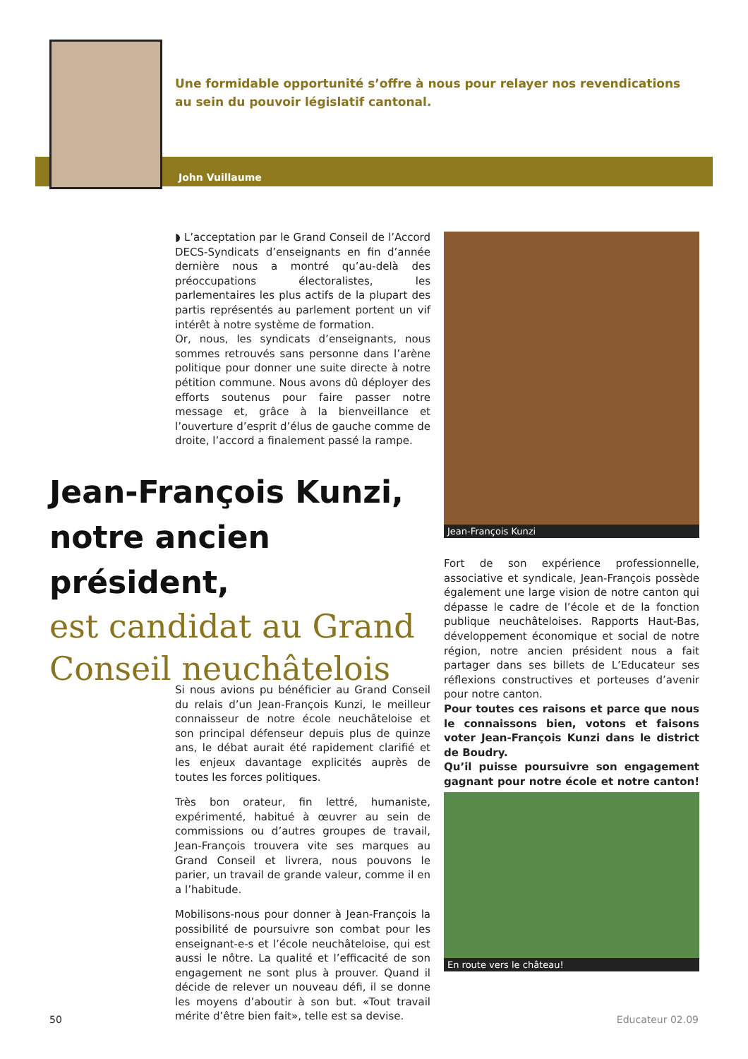Une formidable opportunité s’offre à nous pour relayer nos revendications au sein du pouvoir législatif cantonal.
John Vuillaume
◗ L’acceptation par le Grand Conseil de l’Accord DECS-Syndicats d’enseignants en fin d’année dernière nous a montré qu’au-delà des préoccupations électoralistes, les parlementaires les plus actifs de la plupart des partis représentés au parlement portent un vif intérêt à notre système de formation.
Or, nous, les syndicats d’enseignants, nous sommes retrouvés sans personne dans l’arène politique pour donner une suite directe à notre pétition commune. Nous avons dû déployer des efforts soutenus pour faire passer notre message et, grâce à la bienveillance et l’ouverture d’esprit d’élus de gauche comme de droite, l’accord a finalement passé la rampe.
Jean-François Kunzi, notre ancien président,
est candidat au Grand Conseil neuchâtelois
Si nous avions pu bénéficier au Grand Conseil du relais d’un Jean-François Kunzi, le meilleur connaisseur de notre école neuchâteloise et son principal défenseur depuis plus de quinze ans, le débat aurait été rapidement clarifié et les enjeux davantage explicités auprès de toutes les forces politiques.
Très bon orateur, fin lettré, humaniste, expérimenté, habitué à œuvrer au sein de commissions ou d’autres groupes de travail, Jean-François trouvera vite ses marques au Grand Conseil et livrera, nous pouvons le parier, un travail de grande valeur, comme il en a l’habitude.
Mobilisons-nous pour donner à Jean-François la possibilité de poursuivre son combat pour les enseignant-e-s et l’école neuchâteloise, qui est aussi le nôtre. La qualité et l’efficacité de son engagement ne sont plus à prouver. Quand il décide de relever un nouveau défi, il se donne les moyens d’aboutir à son but. «Tout travail mérite d’être bien fait», telle est sa devise.
Jean-François Kunzi
Fort de son expérience professionnelle, associative et syndicale, Jean-François possède également une large vision de notre canton qui dépasse le cadre de l’école et de la fonction publique neuchâteloises. Rapports Haut-Bas, développement économique et social de notre région, notre ancien président nous a fait partager dans ses billets de L’Educateur ses réflexions constructives et porteuses d’avenir pour notre canton.
Pour toutes ces raisons et parce que nous le connaissons bien, votons et faisons voter Jean-François Kunzi dans le district de Boudry.
Qu’il puisse poursuivre son engagement gagnant pour notre école et notre canton! ●
En route vers le château!
50 Educateur 02.09